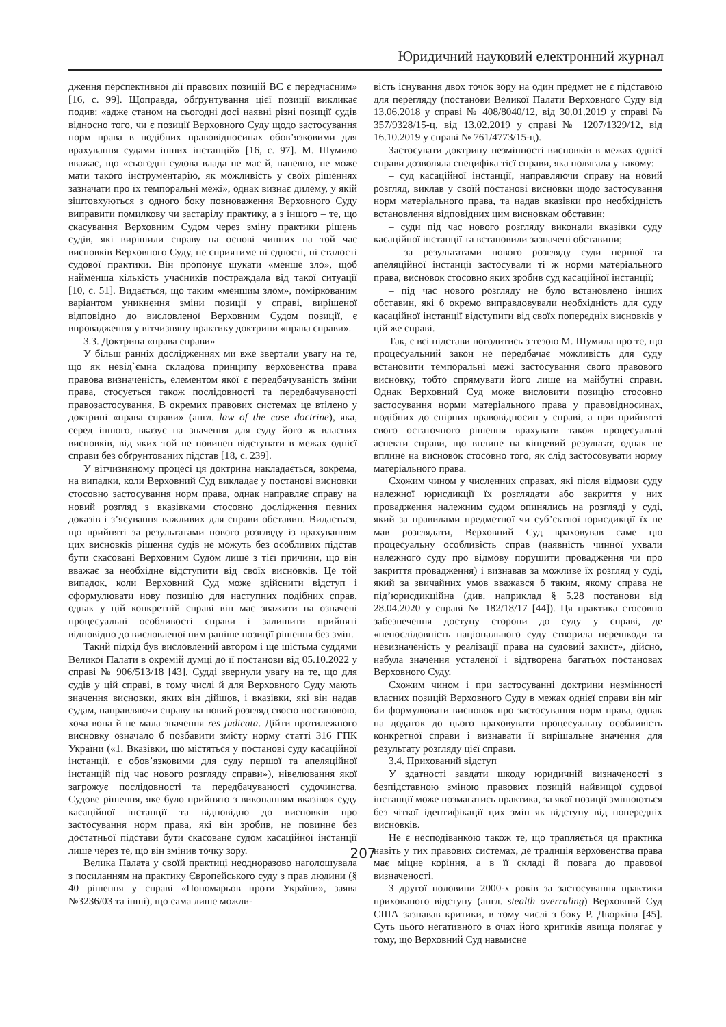Юридичний науковий електронний журнал
дження перспективної дії правових позицій ВС є передчасним» [16, с. 99]. Щоправда, обґрунтування цієї позиції викликає подив: «адже станом на сьогодні досі наявні різні позиції судів відносно того, чи є позиції Верховного Суду щодо застосування норм права в подібних правовідносинах обов’язковими для врахування судами інших інстанцій» [16, с. 97]. М. Шумило вважає, що «сьогодні судова влада не має й, напевно, не може мати такого інструментарію, як можливість у своїх рішеннях зазначати про їх темпоральні межі», однак визнає дилему, у якій зіштовхуються з одного боку повноваження Верховного Суду виправити помилкову чи застарілу практику, а з іншого – те, що скасування Верховним Судом через зміну практики рішень судів, які вирішили справу на основі чинних на той час висновків Верховного Суду, не сприятиме ні єдності, ні сталості судової практики. Він пропонує шукати «менше зло», щоб найменша кількість учасників постраждала від такої ситуації [10, с. 51]. Видається, що таким «меншим злом», поміркованим варіантом уникнення зміни позиції у справі, вирішеної відповідно до висловленої Верховним Судом позиції, є впровадження у вітчизняну практику доктрини «права справи».
3.3. Доктрина «права справи»
У більш ранніх дослідженнях ми вже звертали увагу на те, що як невід`ємна складова принципу верховенства права правова визначеність, елементом якої є передбачуваність зміни права, стосується також послідовності та передбачуваності правозастосування. В окремих правових системах це втілено у доктрині «права справи» (англ. law of the case doctrine), яка, серед іншого, вказує на значення для суду його ж власних висновків, від яких той не повинен відступати в межах однієї справи без обґрунтованих підстав [18, с. 239].
У вітчизняному процесі ця доктрина накладається, зокрема, на випадки, коли Верховний Суд викладає у постанові висновки стосовно застосування норм права, однак направляє справу на новий розгляд з вказівками стосовно дослідження певних доказів і з’ясування важливих для справи обставин. Видається, що прийняті за результатами нового розгляду із врахуванням цих висновків рішення судів не можуть без особливих підстав бути скасовані Верховним Судом лише з тієї причини, що він вважає за необхідне відступити від своїх висновків. Це той випадок, коли Верховний Суд може здійснити відступ і сформулювати нову позицію для наступних подібних справ, однак у цій конкретній справі він має зважити на означені процесуальні особливості справи і залишити прийняті відповідно до висловленої ним раніше позиції рішення без змін.
Такий підхід був висловлений автором і ще шістьма суддями Великої Палати в окремій думці до її постанови від 05.10.2022 у справі № 906/513/18 [43]. Судді звернули увагу на те, що для судів у цій справі, в тому числі й для Верховного Суду мають значення висновки, яких він дійшов, і вказівки, які він надав судам, направляючи справу на новий розгляд своєю постановою, хоча вона й не мала значення res judicata. Дійти протилежного висновку означало б позбавити змісту норму статті 316 ГПК України («1. Вказівки, що містяться у постанові суду касаційної інстанції, є обов’язковими для суду першої та апеляційної інстанцій під час нового розгляду справи»), нівелювання якої загрожує послідовності та передбачуваності судочинства. Судове рішення, яке було прийнято з виконанням вказівок суду касаційної інстанції та відповідно до висновків про застосування норм права, які він зробив, не повинне без достатньої підстави бути скасоване судом касаційної інстанції лише через те, що він змінив точку зору.
Велика Палата у своїй практиці неодноразово наголошувала з посиланням на практику Європейського суду з прав людини (§ 40 рішення у справі «Пономарьов проти України», заява №3236/03 та інші), що сама лише можли-
вість існування двох точок зору на один предмет не є підставою для перегляду (постанови Великої Палати Верховного Суду від 13.06.2018 у справі № 408/8040/12, від 30.01.2019 у справі № 357/9328/15-ц, від 13.02.2019 у справі № 1207/1329/12, від 16.10.2019 у справі № 761/4773/15-ц).
Застосувати доктрину незмінності висновків в межах однієї справи дозволяла специфіка тієї справи, яка полягала у такому:
– суд касаційної інстанції, направляючи справу на новий розгляд, виклав у своїй постанові висновки щодо застосування норм матеріального права, та надав вказівки про необхідність встановлення відповідних цим висновкам обставин;
– суди під час нового розгляду виконали вказівки суду касаційної інстанції та встановили зазначені обставини;
– за результатами нового розгляду суди першої та апеляційної інстанції застосували ті ж норми матеріального права, висновок стосовно яких зробив суд касаційної інстанції;
– під час нового розгляду не було встановлено інших обставин, які б окремо виправдовували необхідність для суду касаційної інстанції відступити від своїх попередніх висновків у цій же справі.
Так, є всі підстави погодитись з тезою М. Шумила про те, що процесуальний закон не передбачає можливість для суду встановити темпоральні межі застосування свого правового висновку, тобто спрямувати його лише на майбутні справи. Однак Верховний Суд може висловити позицію стосовно застосування норми матеріального права у правовідносинах, подібних до спірних правовідносин у справі, а при прийнятті свого остаточного рішення врахувати також процесуальні аспекти справи, що вплине на кінцевий результат, однак не вплине на висновок стосовно того, як слід застосовувати норму матеріального права.
Схожим чином у численних справах, які після відмови суду належної юрисдикції їх розглядати або закриття у них провадження належним судом опинялись на розгляді у суді, який за правилами предметної чи суб’єктної юрисдикції їх не мав розглядати, Верховний Суд враховував саме цю процесуальну особливість справ (наявність чинної ухвали належного суду про відмову порушити провадження чи про закриття провадження) і визнавав за можливе їх розгляд у суді, який за звичайних умов вважався б таким, якому справа не під’юрисдикційна (див. наприклад § 5.28 постанови від 28.04.2020 у справі № 182/18/17 [44]). Ця практика стосовно забезпечення доступу сторони до суду у справі, де «непослідовність національного суду створила перешкоди та невизначеність у реалізації права на судовий захист», дійсно, набула значення усталеної і відтворена багатьох постановах Верховного Суду.
Схожим чином і при застосуванні доктрини незмінності власних позицій Верховного Суду в межах однієї справи він міг би формулювати висновок про застосування норм права, однак на додаток до цього враховувати процесуальну особливість конкретної справи і визнавати її вирішальне значення для результату розгляду цієї справи.
3.4. Прихований відступ
У здатності завдати шкоду юридичній визначеності з безпідставною зміною правових позицій найвищої судової інстанції може позмагатись практика, за якої позиції змінюються без чіткої ідентифікації цих змін як відступу від попередніх висновків.
Не є несподіванкою також те, що трапляється ця практика навіть у тих правових системах, де традиція верховенства права має міцне коріння, а в її складі й повага до правової визначеності.
З другої половини 2000-х років за застосування практики прихованого відступу (англ. stealth overruling) Верховний Суд США зазнавав критики, в тому числі з боку Р. Дворкіна [45]. Суть цього негативного в очах його критиків явища полягає у тому, що Верховний Суд навмисне
207